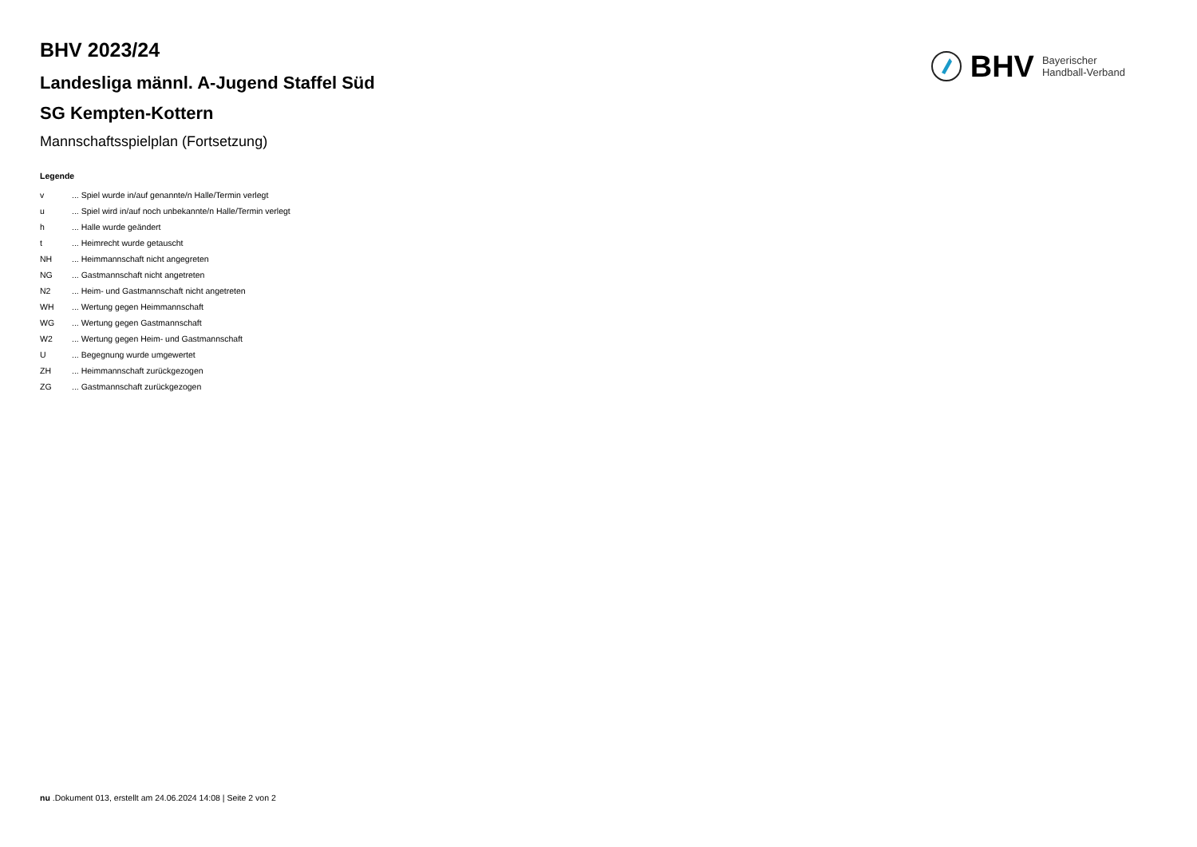BHV 2023/24
Landesliga männl. A-Jugend Staffel Süd
SG Kempten-Kottern
Mannschaftsspielplan (Fortsetzung)
BHV Bayerischer
Handball-Verband
Legende
v... Spiel wurde in/auf genannte/n Halle/Termin verlegt
u... Spiel wird in/auf noch unbekannte/n Halle/Termin verlegt
h... Halle wurde geändert
t... Heimrecht wurde getauscht
NH... Heimmannschaft nicht angegreten
NG... Gastmannschaft nicht angetreten
N2... Heim- und Gastmannschaft nicht angetreten
WH... Wertung gegen Heimmannschaft
WG... Wertung gegen Gastmannschaft
W2... Wertung gegen Heim- und Gastmannschaft
U... Begegnung wurde umgewertet
ZH... Heimmannschaft zurückgezogen
ZG... Gastmannschaft zurückgezogen
nu .Dokument 013, erstellt am 24.06.2024 14:08 | Seite 2 von 2